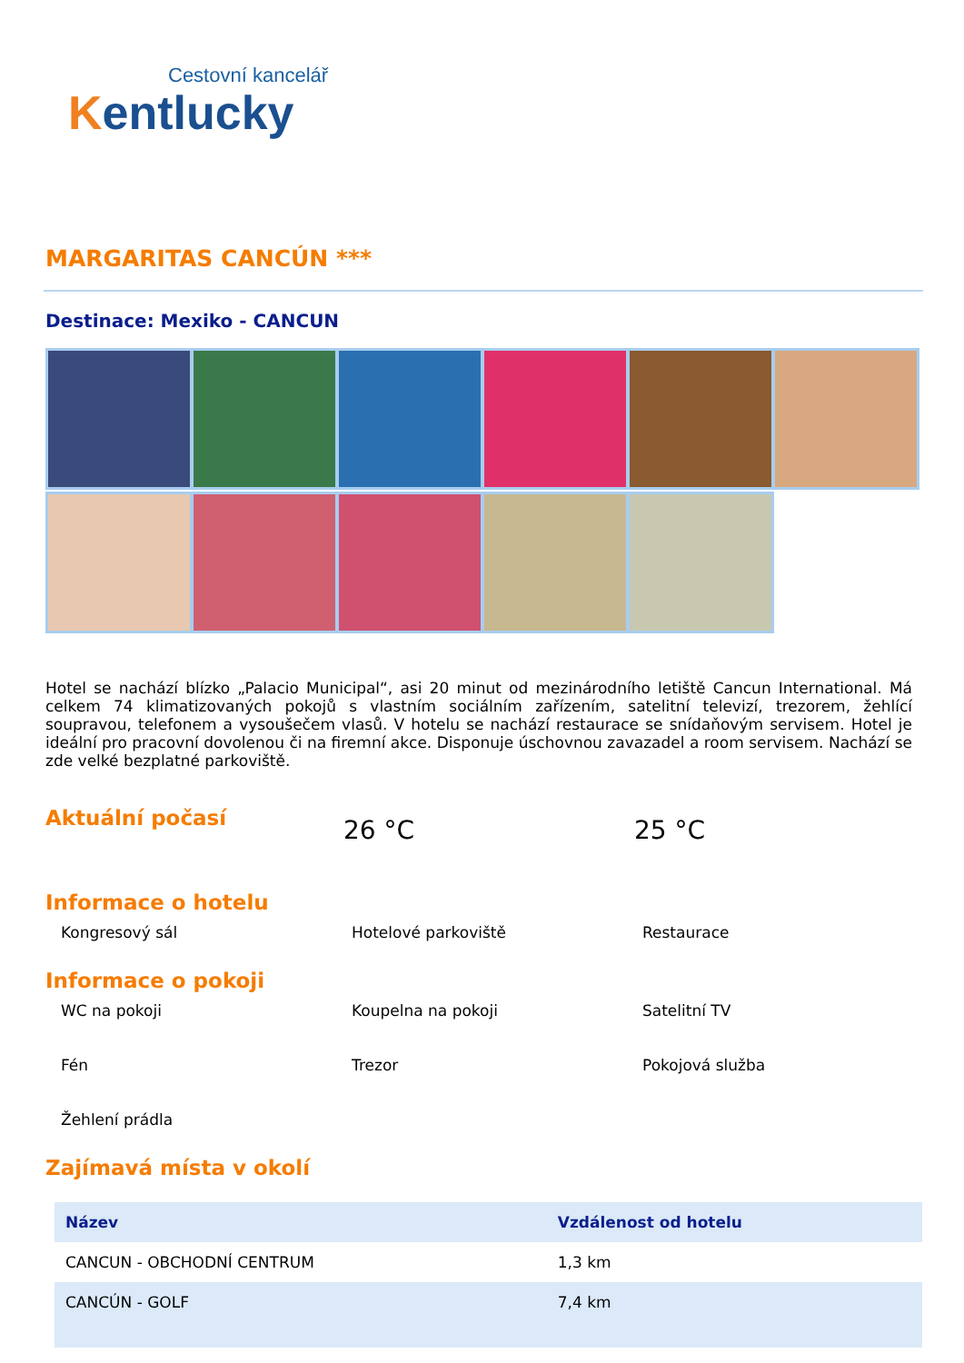Cestovní kancelář
Kentlucky
MARGARITAS CANCÚN ***
Destinace: Mexiko - CANCUN
Hotel se nachází blízko „Palacio Municipal“, asi 20 minut od mezinárodního letiště Cancun International. Má celkem 74 klimatizovaných pokojů s vlastním sociálním zařízením, satelitní televizí, trezorem, žehlící soupravou, telefonem a vysoušečem vlasů. V hotelu se nachází restaurace se snídaňovým servisem. Hotel je ideální pro pracovní dovolenou či na firemní akce. Disponuje úschovnou zavazadel a room servisem. Nachází se zde velké bezplatné parkoviště.
Aktuální počasí
26 °C 25 °C
Informace o hotelu
Kongresový sál Hotelové parkoviště Restaurace
Informace o pokoji
WC na pokoji Koupelna na pokoji Satelitní TV Fén Trezor Pokojová služba Žehlení prádla
Zajímavá místa v okolí
| Název | Vzdálenost od hotelu |
| --- | --- |
| CANCUN - OBCHODNÍ CENTRUM | 1,3 km |
| CANCÚN - GOLF | 7,4 km |